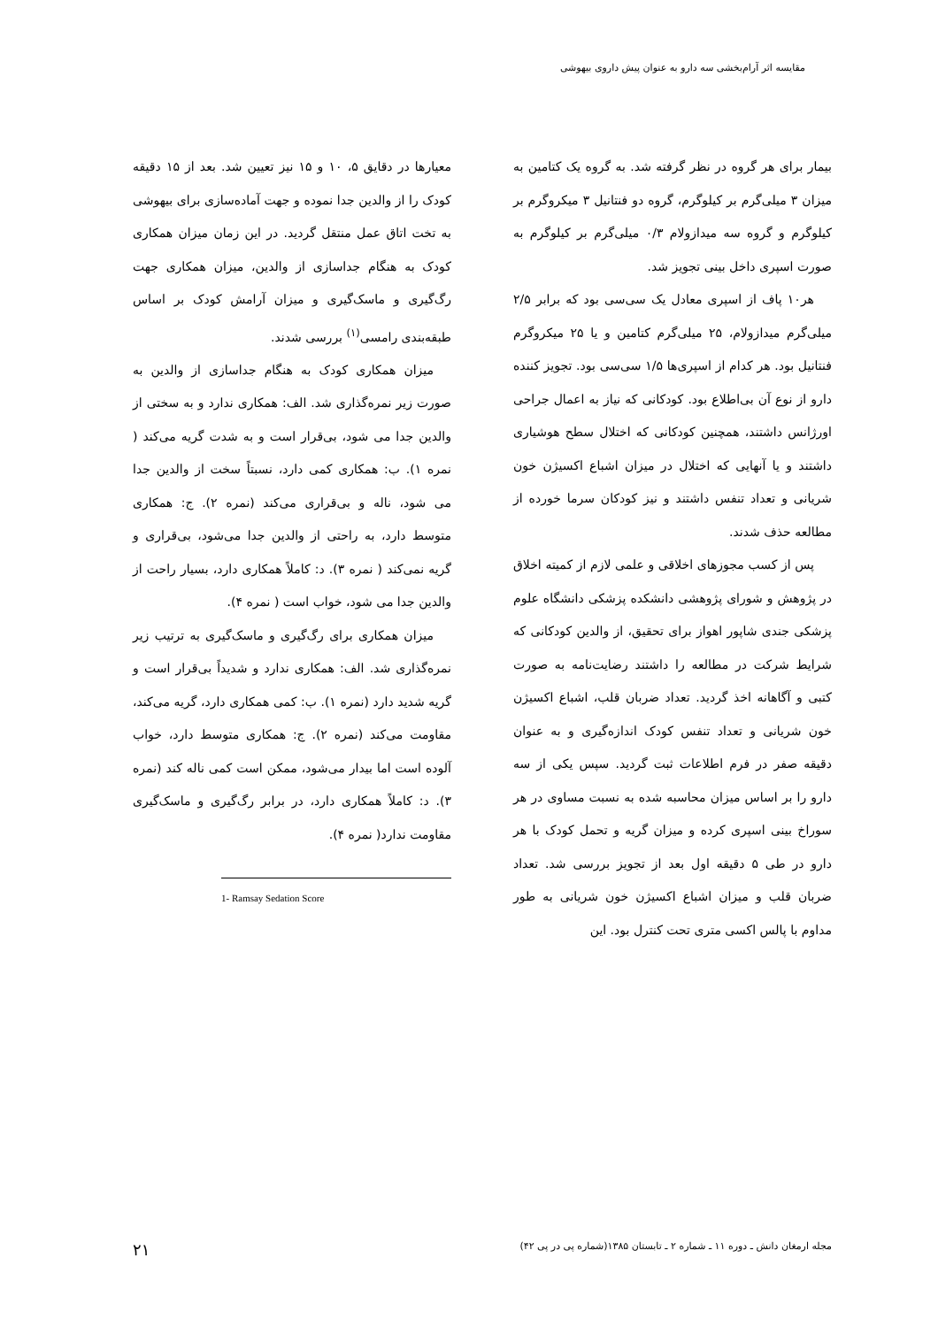مقایسه اثر آرام‌بخشی سه دارو به عنوان پیش داروی بیهوشی
بیمار برای هر گروه در نظر گرفته شد. به گروه یک کتامین به میزان ۳ میلی‌گرم بر کیلوگرم، گروه دو فنتانیل ۳ میکروگرم بر کیلوگرم و گروه سه میدازولام ۰/۳ میلی‌گرم بر کیلوگرم به صورت اسپری داخل بینی تجویز شد.
هر۱۰ پاف از اسپری معادل یک سی‌سی بود که برابر ۲/۵ میلی‌گرم میدازولام، ۲۵ میلی‌گرم کتامین و یا ۲۵ میکروگرم فنتانیل بود. هر کدام از اسپری‌ها ۱/۵ سی‌سی بود. تجویز کننده دارو از نوع آن بی‌اطلاع بود. کودکانی که نیاز به اعمال جراحی اورژانس داشتند، همچنین کودکانی که اختلال سطح هوشیاری داشتند و یا آنهایی که اختلال در میزان اشباع اکسیژن خون شریانی و تعداد تنفس داشتند و نیز کودکان سرما خورده از مطالعه حذف شدند.
پس از کسب مجوزهای اخلاقی و علمی لازم از کمیته اخلاق در پژوهش و شورای پژوهشی دانشکده پزشکی دانشگاه علوم پزشکی جندی شاپور اهواز برای تحقیق، از والدین کودکانی که شرایط شرکت در مطالعه را داشتند رضایت‌نامه به صورت کتبی و آگاهانه اخذ گردید. تعداد ضربان قلب، اشباع اکسیژن خون شریانی و تعداد تنفس کودک اندازه‌گیری و به عنوان دقیقه صفر در فرم اطلاعات ثبت گردید. سپس یکی از سه دارو را بر اساس میزان محاسبه شده به نسبت مساوی در هر سوراخ بینی اسپری کرده و میزان گریه و تحمل کودک با هر دارو در طی ۵ دقیقه اول بعد از تجویز بررسی شد. تعداد ضربان قلب و میزان اشباع اکسیژن خون شریانی به طور مداوم با پالس اکسی متری تحت کنترل بود. این
معیارها در دقایق ۵، ۱۰ و ۱۵ نیز تعیین شد. بعد از ۱۵ دقیقه کودک را از والدین جدا نموده و جهت آماده‌سازی برای بیهوشی به تخت اتاق عمل منتقل گردید. در این زمان میزان همکاری کودک به هنگام جداسازی از والدین، میزان همکاری جهت رگ‌گیری و ماسک‌گیری و میزان آرامش کودک بر اساس طبقه‌بندی رامسی<sup>(۱)</sup> بررسی شدند.
میزان همکاری کودک به هنگام جداسازی از والدین به صورت زیر نمره‌گذاری شد. الف: همکاری ندارد و به سختی از والدین جدا می شود، بی‌قرار است و به شدت گریه می‌کند ( نمره ۱). ب: همکاری کمی دارد، نسبتاً سخت از والدین جدا می شود، ناله و بی‌قراری می‌کند (نمره ۲). ج: همکاری متوسط دارد، به راحتی از والدین جدا می‌شود، بی‌قراری و گریه نمی‌کند ( نمره ۳). د: کاملاً همکاری دارد، بسیار راحت از والدین جدا می شود، خواب است ( نمره ۴).
میزان همکاری برای رگ‌گیری و ماسک‌گیری به ترتیب زیر نمره‌گذاری شد. الف: همکاری ندارد و شدیداً بی‌قرار است و گریه شدید دارد (نمره ۱). ب: کمی همکاری دارد، گریه می‌کند، مقاومت می‌کند (نمره ۲). ج: همکاری متوسط دارد، خواب آلوده است اما بیدار می‌شود، ممکن است کمی ناله کند (نمره ۳). د: کاملاً همکاری دارد، در برابر رگ‌گیری و ماسک‌گیری مقاومت ندارد( نمره ۴).
1- Ramsay Sedation Score
مجله ارمغان دانش ـ دوره ۱۱ ـ شماره ۲ ـ تابستان ۱۳۸۵(شماره پی در پی ۴۲) ۲۱